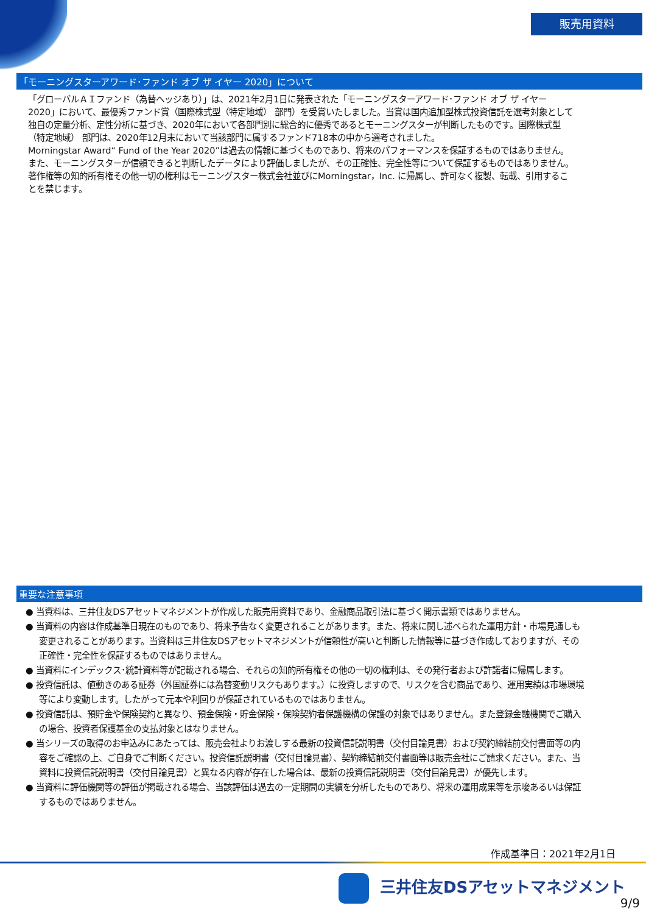販売用資料
「モーニングスターアワード･ファンド オブ ザ イヤー 2020」について
「グローバルＡＩファンド（為替ヘッジあり）」は、2021年2月1日に発表された「モーニングスターアワード･ファンド オブ ザ イヤー 2020」において、最優秀ファンド賞（国際株式型（特定地域） 部門）を受賞いたしました。当賞は国内追加型株式投資信託を選考対象として独自の定量分析、定性分析に基づき、2020年において各部門別に総合的に優秀であるとモーニングスターが判断したものです。国際株式型（特定地域） 部門は、2020年12月末において当該部門に属するファンド718本の中から選考されました。
Morningstar Award“ Fund of the Year 2020”は過去の情報に基づくものであり、将来のパフォーマンスを保証するものではありません。また、モーニングスターが信頼できると判断したデータにより評価しましたが、その正確性、完全性等について保証するものではありません。著作権等の知的所有権その他一切の権利はモーニングスター株式会社並びにMorningstar，Inc. に帰属し、許可なく複製、転載、引用することを禁じます。
重要な注意事項
● 当資料は、三井住友DSアセットマネジメントが作成した販売用資料であり、金融商品取引法に基づく開示書類ではありません。
● 当資料の内容は作成基準日現在のものであり、将来予告なく変更されることがあります。また、将来に関し述べられた運用方針・市場見通しも変更されることがあります。当資料は三井住友DSアセットマネジメントが信頼性が高いと判断した情報等に基づき作成しておりますが、その正確性・完全性を保証するものではありません。
● 当資料にインデックス･統計資料等が記載される場合、それらの知的所有権その他の一切の権利は、その発行者および許諾者に帰属します。
● 投資信託は、値動きのある証券（外国証券には為替変動リスクもあります。）に投資しますので、リスクを含む商品であり、運用実績は市場環境等により変動します。したがって元本や利回りが保証されているものではありません。
● 投資信託は、預貯金や保険契約と異なり、預金保険・貯金保険・保険契約者保護機構の保護の対象ではありません。また登録金融機関でご購入の場合、投資者保護基金の支払対象とはなりません。
● 当シリーズの取得のお申込みにあたっては、販売会社よりお渡しする最新の投資信託説明書（交付目論見書）および契約締結前交付書面等の内容をご確認の上、ご自身でご判断ください。投資信託説明書（交付目論見書）、契約締結前交付書面等は販売会社にご請求ください。また、当資料に投資信託説明書（交付目論見書）と異なる内容が存在した場合は、最新の投資信託説明書（交付目論見書）が優先します。
● 当資料に評価機関等の評価が掲載される場合、当該評価は過去の一定期間の実績を分析したものであり、将来の運用成果等を示唆あるいは保証するものではありません。
作成基準日：2021年2月1日
三井住友DSアセットマネジメント
9/9